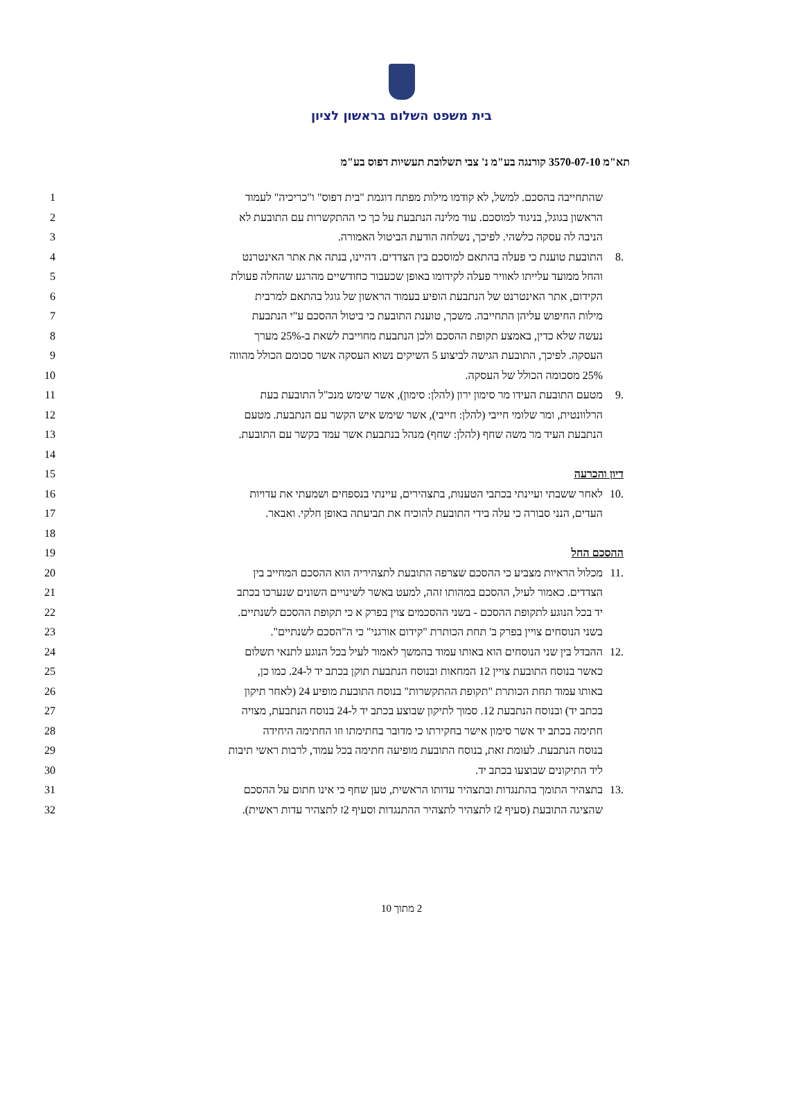בית משפט השלום בראשון לציון
תא"מ 3570-07-10 קורנגה בע"מ נ' צבי תשלובת תעשיות דפוס בע"מ
| 1 | שהתחייבה בהסכם. למשל, לא קודמו מילות מפתח דוגמת "בית דפוס" ו"כריכיה" לעמוד | |
| 2 | הראשון בגוגל, בניגוד למוסכם. עוד מלינה הנתבעת על כך כי ההתקשרות עם התובעת לא | |
| 3 | הניבה לה עסקה כלשהי. לפיכך, נשלחה הודעת הביטול האמורה. | |
| 4 | התובעת טוענת כי פעלה בהתאם למוסכם בין הצדדים. דהיינו, בנתה את אתר האינטרנט | .8 |
| 5 | והחל ממועד עלייתו לאוויר פעלה לקידומו באופן שכעבור כחודשיים מהרגע שהחלה פעולת | |
| 6 | הקידום, אתר האינטרנט של הנתבעת הופיע בעמוד הראשון של גוגל בהתאם למרבית | |
| 7 | מילות החיפוש עליהן התחייבה. משכך, טוענת התובעת כי ביטול ההסכם ע"י הנתבעת | |
| 8 | נעשה שלא כדין, באמצע תקופת ההסכם ולכן הנתבעת מחוייבת לשאת ב-25% מערך | |
| 9 | העסקה. לפיכך, התובעת הגישה לביצוע 5 השיקים נשוא העסקה אשר סכומם הכולל מהווה | |
| 10 | 25% מסכומה הכולל של העסקה. | |
| 11 | מטעם התובעת העידו מר סימון ירון (להלן: סימון), אשר שימש מנכ"ל התובעת בעת | .9 |
| 12 | הרלוונטית, ומר שלומי חייבי (להלן: חייבי), אשר שימש איש הקשר עם הנתבעת. מטעם | |
| 13 | הנתבעת העיד מר משה שחף (להלן: שחף) מנהל בנתבעת אשר עמד בקשר עם התובעת. | |
| 14 | | |
| 15 | דיון והכרעה | |
| 16 | לאחר ששבתי ועיינתי בכתבי הטענות, בתצהירים, עיינתי בנספחים ושמעתי את עדויות | .10 |
| 17 | העדים, הנני סבורה כי עלה בידי התובעת להוכיח את תביעתה באופן חלקי. ואבאר. | |
| 18 | | |
| 19 | ההסכם החל | |
| 20 | מכלול הראיות מצביע כי ההסכם שצרפה התובעת לתצהיריה הוא ההסכם המחייב בין | .11 |
| 21 | הצדדים. כאמור לעיל, ההסכם במהותו זהה, למעט באשר לשינויים השונים שנערכו בכתב | |
| 22 | יד בכל הנוגע לתקופת ההסכם - בשני ההסכמים צוין בפרק א כי תקופת ההסכם לשנתיים. | |
| 23 | בשני הנוסחים צויין בפרק ב' תחת הכותרת "קידום אורגני" כי ה"הסכם לשנתיים". | |
| 24 | ההבדל בין שני הנוסחים הוא באותו עמוד בהמשך לאמור לעיל בכל הנוגע לתנאי תשלום | .12 |
| 25 | כאשר בנוסח התובעת צויין 12 המחאות ובנוסח הנתבעת תוקן בכתב יד ל-24. כמו כן, | |
| 26 | באותו עמוד תחת הכותרת "תקופת ההתקשרות" בנוסח התובעת מופיע 24 (לאחר תיקון | |
| 27 | בכתב יד) ובנוסח הנתבעת 12. סמוך לתיקון שבוצע בכתב יד ל-24 בנוסח הנתבעת, מצויה | |
| 28 | חתימה בכתב יד אשר סימון אישר בחקירתו כי מדובר בחתימתו וזו החתימה היחידה | |
| 29 | בנוסח הנתבעת. לעומת זאת, בנוסח התובעת מופיעה חתימה בכל עמוד, לרבות ראשי תיבות | |
| 30 | ליד התיקונים שבוצעו בכתב יד. | |
| 31 | בתצהיר התומך בהתנגדות ובתצהיר עדותו הראשית, טען שחף כי אינו חתום על ההסכם | .13 |
| 32 | שהציגה התובעת (סעיף 2ז לתצהיר לתצהיר ההתנגדות וסעיף 2ז לתצהיר עדות ראשית). | |
2 מתוך 10